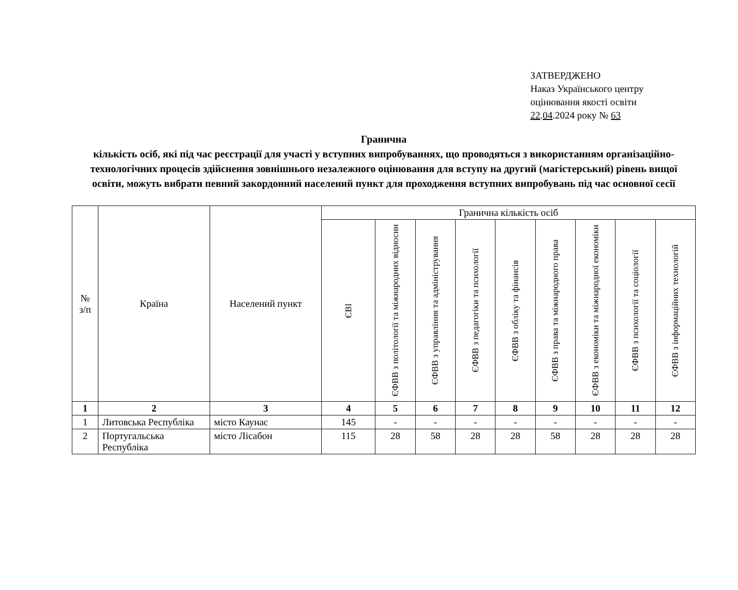ЗАТВЕРДЖЕНО
Наказ Українського центру
оцінювання якості освіти
22.04.2024 року № 63
Гранична
кількість осіб, які під час реєстрації для участі у вступних випробуваннях, що проводяться з використанням організаційно-технологічних процесів здійснення зовнішнього незалежного оцінювання для вступу на другий (магістерський) рівень вищої освіти, можуть вибрати певний закордонний населений пункт для проходження вступних випробувань під час основної сесії
| № з/п | Країна | Населений пункт | Гранична кількість осіб | | | | | | | | |
| --- | --- | --- | --- | --- | --- | --- | --- | --- | --- | --- | --- |
| | | | ЄВІ | ЄФВВ з політології та міжнародних відносин | ЄФВВ з управління та адміністрування | ЄФВВ з педагогіки та психології | ЄФВВ з обліку та фінансів | ЄФВВ з права та міжнародного права | ЄФВВ з економіки та міжнародної економіки | ЄФВВ з психології та соціології | ЄФВВ з інформаційних технологій |
| 1 | 2 | 3 | 4 | 5 | 6 | 7 | 8 | 9 | 10 | 11 | 12 |
| 1 | Литовська Республіка | місто Каунас | 145 | - | - | - | - | - | - | - | - |
| 2 | Португальська Республіка | місто Лісабон | 115 | 28 | 58 | 28 | 28 | 58 | 28 | 28 | 28 |